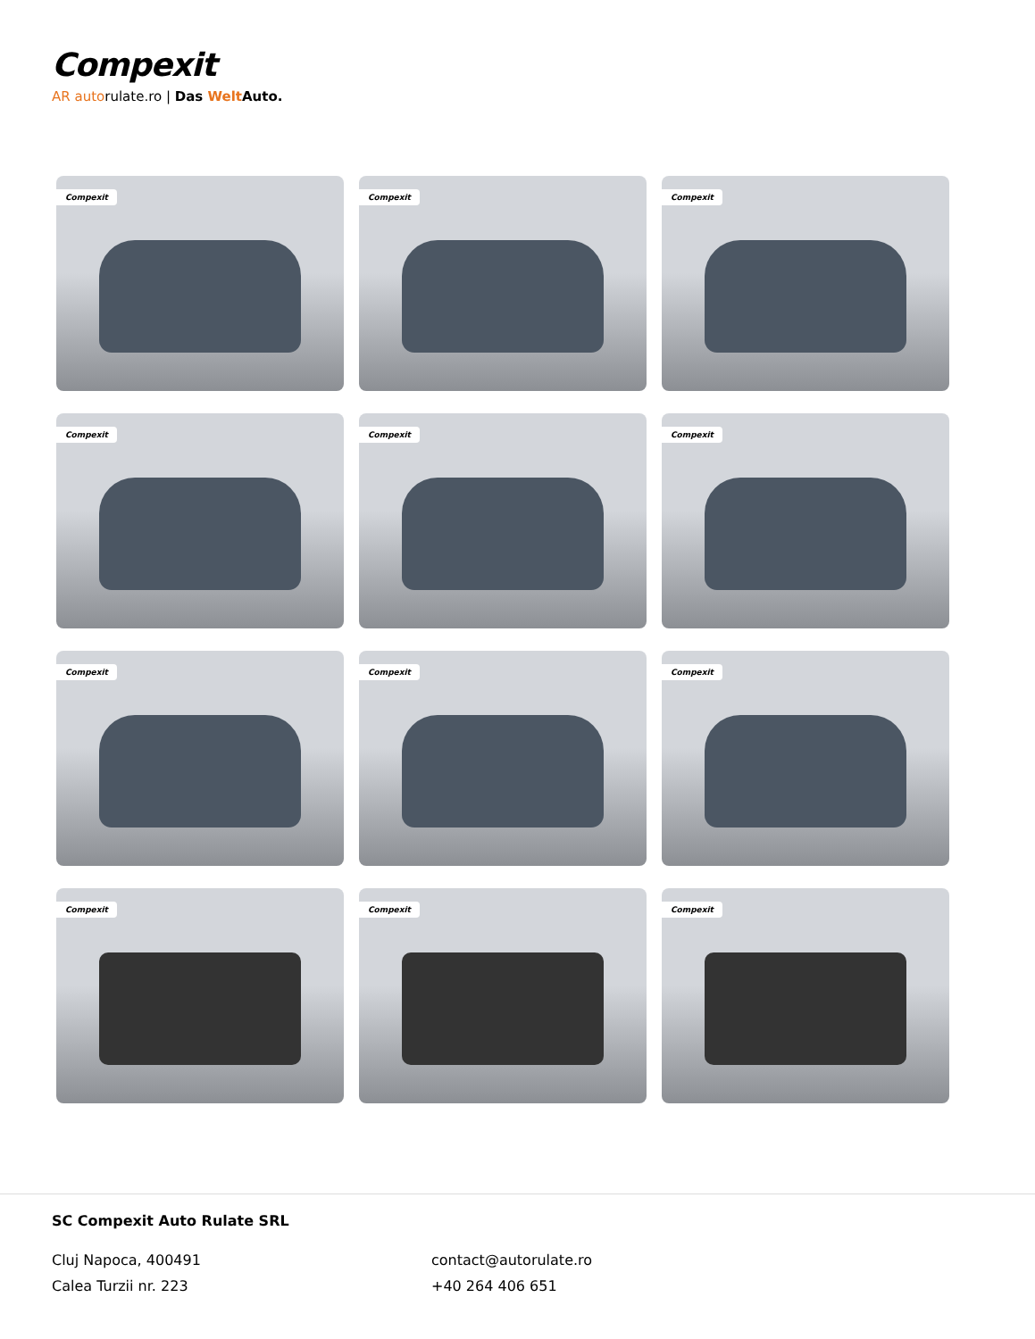Compexit
AR autorulate.ro | Das Welt Auto.
Compexit
Compexit
Compexit
Compexit
Compexit
Compexit
Compexit
Compexit
Compexit
Compexit
Compexit
Compexit
SC Compexit Auto Rulate SRL
Cluj Napoca, 400491
Calea Turzii nr. 223
contact@autorulate.ro
+40 264 406 651